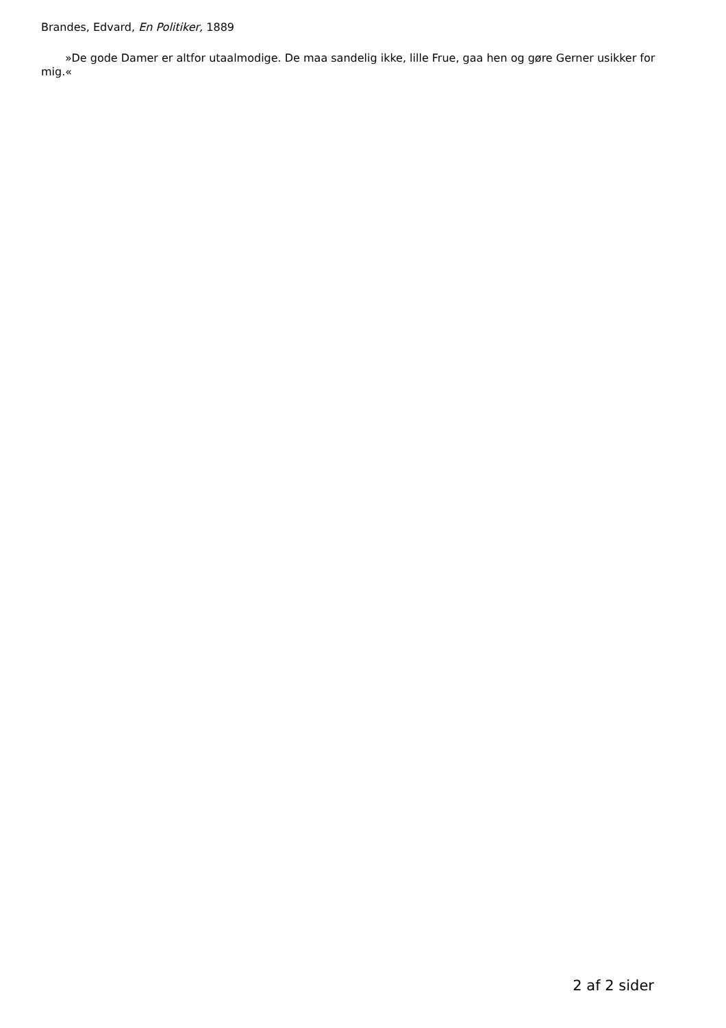Brandes, Edvard, En Politiker, 1889
»De gode Damer er altfor utaalmodige. De maa sandelig ikke, lille Frue, gaa hen og gøre Gerner usikker for mig.«
2 af 2 sider